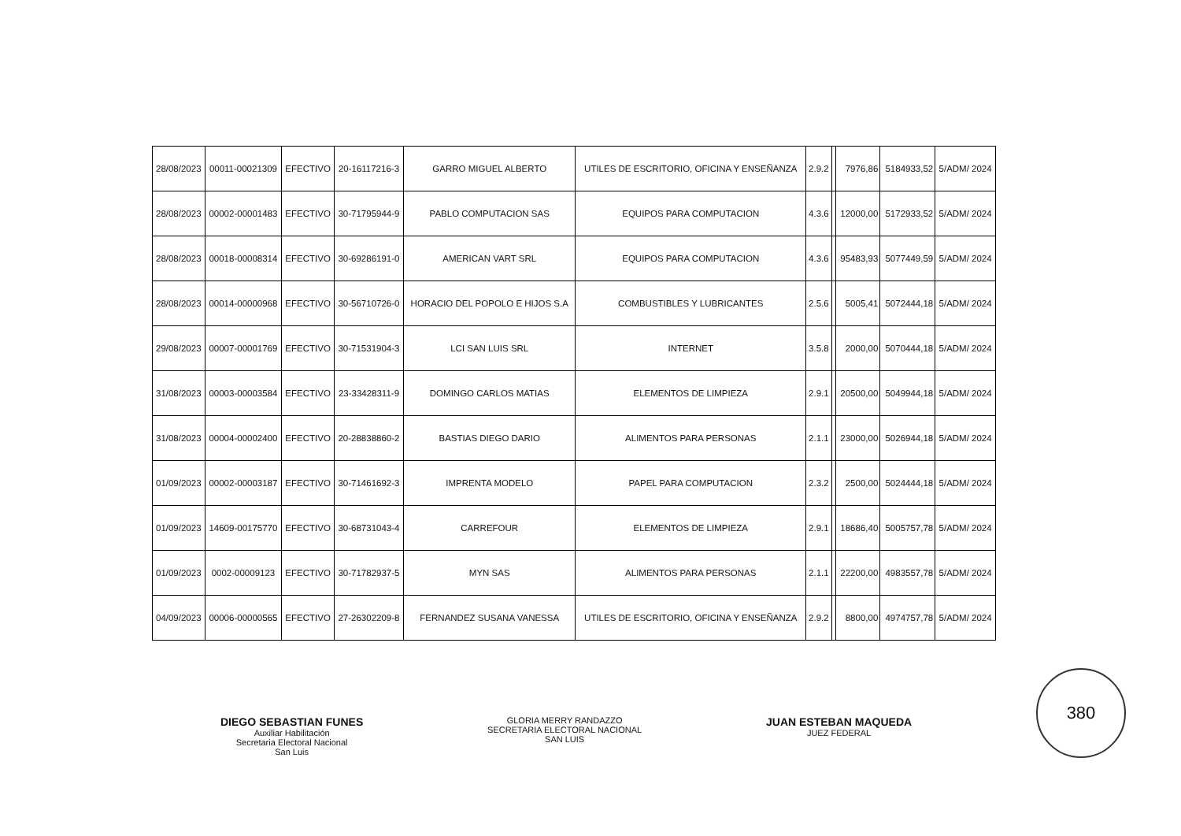| 28/08/2023 | 00011-00021309 | EFECTIVO | 20-16117216-3 | GARRO MIGUEL ALBERTO | UTILES DE ESCRITORIO, OFICINA Y ENSEÑANZA | 2.9.2 | | 7976,86 | 5184933,52 | 5/ADM/ 2024 |
| 28/08/2023 | 00002-00001483 | EFECTIVO | 30-71795944-9 | PABLO COMPUTACION SAS | EQUIPOS PARA COMPUTACION | 4.3.6 | | 12000,00 | 5172933,52 | 5/ADM/ 2024 |
| 28/08/2023 | 00018-00008314 | EFECTIVO | 30-69286191-0 | AMERICAN VART SRL | EQUIPOS PARA COMPUTACION | 4.3.6 | | 95483,93 | 5077449,59 | 5/ADM/ 2024 |
| 28/08/2023 | 00014-00000968 | EFECTIVO | 30-56710726-0 | HORACIO DEL POPOLO E HIJOS S.A | COMBUSTIBLES Y LUBRICANTES | 2.5.6 | | 5005,41 | 5072444,18 | 5/ADM/ 2024 |
| 29/08/2023 | 00007-00001769 | EFECTIVO | 30-71531904-3 | LCI SAN LUIS SRL | INTERNET | 3.5.8 | | 2000,00 | 5070444,18 | 5/ADM/ 2024 |
| 31/08/2023 | 00003-00003584 | EFECTIVO | 23-33428311-9 | DOMINGO CARLOS MATIAS | ELEMENTOS DE LIMPIEZA | 2.9.1 | | 20500,00 | 5049944,18 | 5/ADM/ 2024 |
| 31/08/2023 | 00004-00002400 | EFECTIVO | 20-28838860-2 | BASTIAS DIEGO DARIO | ALIMENTOS PARA PERSONAS | 2.1.1 | | 23000,00 | 5026944,18 | 5/ADM/ 2024 |
| 01/09/2023 | 00002-00003187 | EFECTIVO | 30-71461692-3 | IMPRENTA MODELO | PAPEL PARA COMPUTACION | 2.3.2 | | 2500,00 | 5024444,18 | 5/ADM/ 2024 |
| 01/09/2023 | 14609-00175770 | EFECTIVO | 30-68731043-4 | CARREFOUR | ELEMENTOS DE LIMPIEZA | 2.9.1 | | 18686,40 | 5005757,78 | 5/ADM/ 2024 |
| 01/09/2023 | 0002-00009123 | EFECTIVO | 30-71782937-5 | MYN SAS | ALIMENTOS PARA PERSONAS | 2.1.1 | | 22200,00 | 4983557,78 | 5/ADM/ 2024 |
| 04/09/2023 | 00006-00000565 | EFECTIVO | 27-26302209-8 | FERNANDEZ SUSANA VANESSA | UTILES DE ESCRITORIO, OFICINA Y ENSEÑANZA | 2.9.2 | | 8800,00 | 4974757,78 | 5/ADM/ 2024 |
DIEGO SEBASTIAN FUNES
Auxiliar Habilitación
Secretaria Electoral Nacional
San Luis
GLORIA MERRY RANDAZZO
SECRETARIA ELECTORAL NACIONAL
SAN LUIS
JUAN ESTEBAN MAQUEDA
JUEZ FEDERAL
380